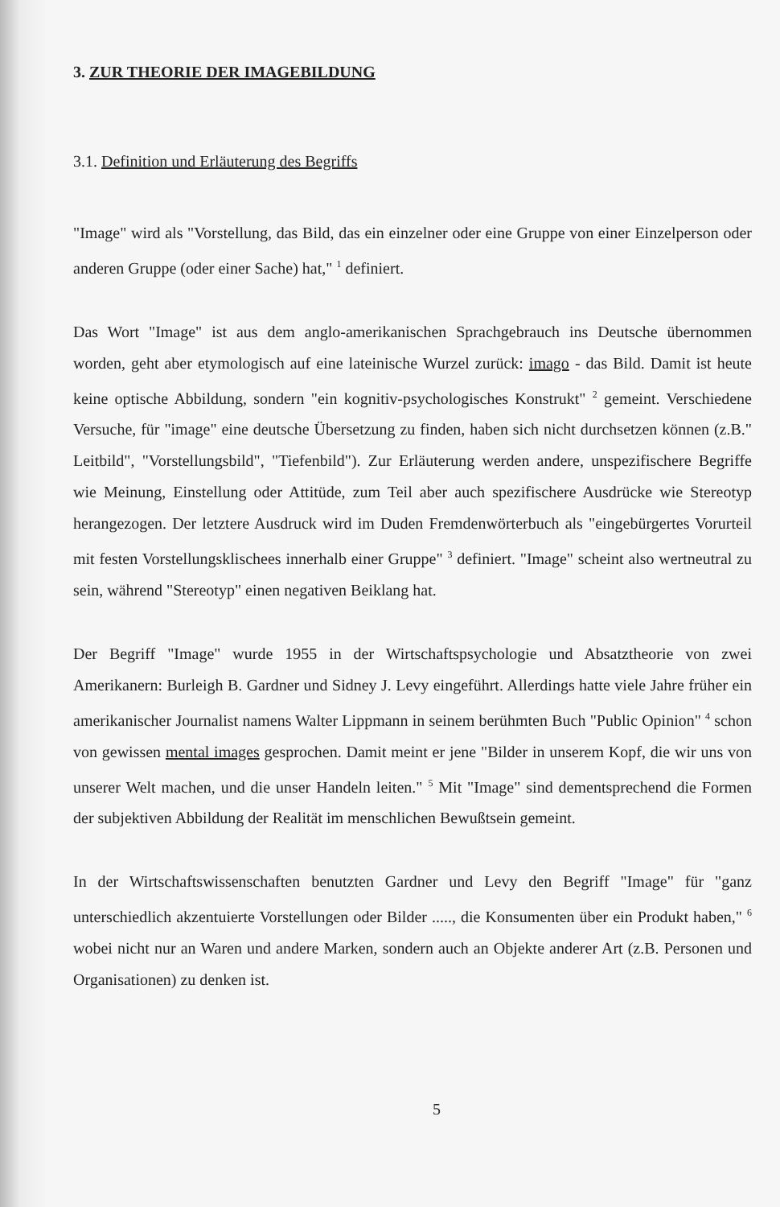3. ZUR THEORIE DER IMAGEBILDUNG
3.1. Definition und Erläuterung des Begriffs
"Image" wird als "Vorstellung, das Bild, das ein einzelner oder eine Gruppe von einer Einzelperson oder anderen Gruppe (oder einer Sache) hat," <sup>1</sup> definiert.
Das Wort "Image" ist aus dem anglo-amerikanischen Sprachgebrauch ins Deutsche übernommen worden, geht aber etymologisch auf eine lateinische Wurzel zurück: imago - das Bild. Damit ist heute keine optische Abbildung, sondern "ein kognitiv-psychologisches Konstrukt" <sup>2</sup> gemeint. Verschiedene Versuche, für "image" eine deutsche Übersetzung zu finden, haben sich nicht durchsetzen können (z.B." Leitbild", "Vorstellungsbild", "Tiefenbild"). Zur Erläuterung werden andere, unspezifischere Begriffe wie Meinung, Einstellung oder Attitüde, zum Teil aber auch spezifischere Ausdrücke wie Stereotyp herangezogen. Der letztere Ausdruck wird im Duden Fremdenwörterbuch als "eingebürgertes Vorurteil mit festen Vorstellungsklischees innerhalb einer Gruppe" <sup>3</sup> definiert. "Image" scheint also wertneutral zu sein, während "Stereotyp" einen negativen Beiklang hat.
Der Begriff "Image" wurde 1955 in der Wirtschaftspsychologie und Absatztheorie von zwei Amerikanern: Burleigh B. Gardner und Sidney J. Levy eingeführt. Allerdings hatte viele Jahre früher ein amerikanischer Journalist namens Walter Lippmann in seinem berühmten Buch "Public Opinion" <sup>4</sup> schon von gewissen mental images gesprochen. Damit meint er jene "Bilder in unserem Kopf, die wir uns von unserer Welt machen, und die unser Handeln leiten." <sup>5</sup> Mit "Image" sind dementsprechend die Formen der subjektiven Abbildung der Realität im menschlichen Bewußtsein gemeint.
In der Wirtschaftswissenschaften benutzten Gardner und Levy den Begriff "Image" für "ganz unterschiedlich akzentuierte Vorstellungen oder Bilder ....., die Konsumenten über ein Produkt haben," <sup>6</sup> wobei nicht nur an Waren und andere Marken, sondern auch an Objekte anderer Art (z.B. Personen und Organisationen) zu denken ist.
5